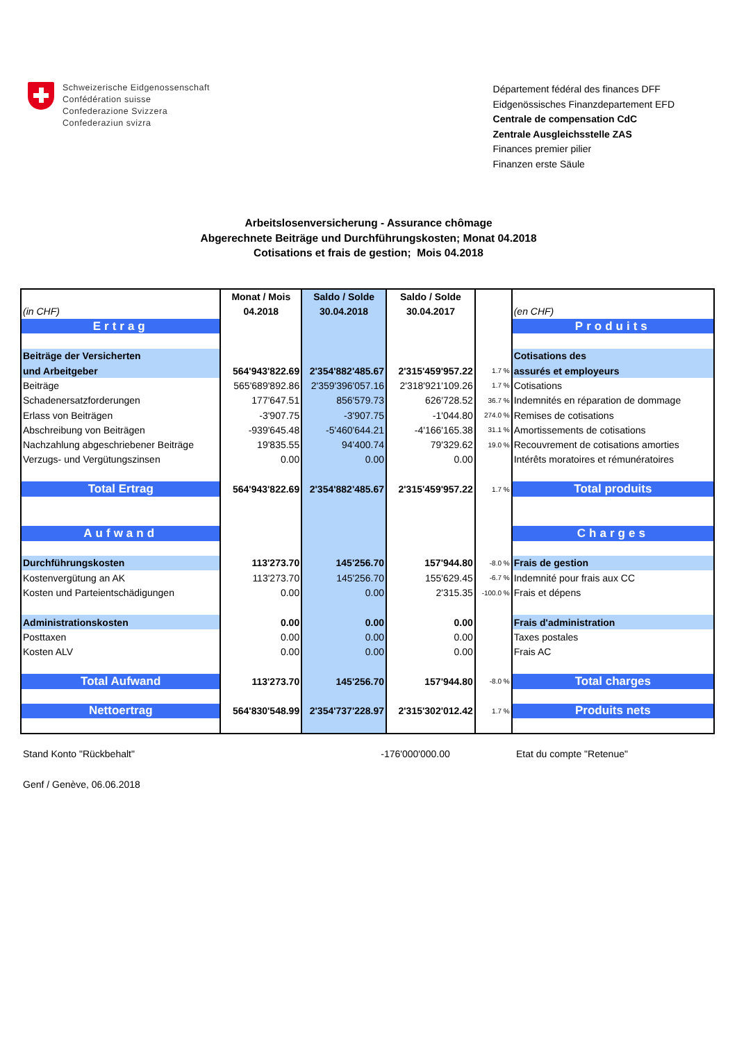Schweizerische Eidgenossenschaft
Confédération suisse
Confederazione Svizzera
Confederaziun svizra
Département fédéral des finances DFF
Eidgenössisches Finanzdepartement EFD
Centrale de compensation CdC
Zentrale Ausgleichsstelle ZAS
Finances premier pilier
Finanzen erste Säule
Arbeitslosenversicherung - Assurance chômage
Abgerechnete Beiträge und Durchführungskosten; Monat 04.2018
Cotisations et frais de gestion; Mois 04.2018
| | Monat / Mois | Saldo / Solde | Saldo / Solde | | |
| (in CHF) | 04.2018 | 30.04.2018 | 30.04.2017 | | (en CHF) |
| Ertrag | | | | | Produits |
| Beiträge der Versicherten | | | | | Cotisations des |
| und Arbeitgeber | 564'943'822.69 | 2'354'882'485.67 | 2'315'459'957.22 | 1.7 % | assurés et employeurs |
| Beiträge | 565'689'892.86 | 2'359'396'057.16 | 2'318'921'109.26 | 1.7 % | Cotisations |
| Schadenersatzforderungen | 177'647.51 | 856'579.73 | 626'728.52 | 36.7 % | Indemnités en réparation de dommage |
| Erlass von Beiträgen | -3'907.75 | -3'907.75 | -1'044.80 | 274.0 % | Remises de cotisations |
| Abschreibung von Beiträgen | -939'645.48 | -5'460'644.21 | -4'166'165.38 | 31.1 % | Amortissements de cotisations |
| Nachzahlung abgeschriebener Beiträge | 19'835.55 | 94'400.74 | 79'329.62 | 19.0 % | Recouvrement de cotisations amorties |
| Verzugs- und Vergütungszinsen | 0.00 | 0.00 | 0.00 | | Intérêts moratoires et rémunératoires |
| Total Ertrag | 564'943'822.69 | 2'354'882'485.67 | 2'315'459'957.22 | 1.7 % | Total produits |
| Aufwand | | | | | Charges |
| Durchführungskosten | 113'273.70 | 145'256.70 | 157'944.80 | -8.0 % | Frais de gestion |
| Kostenvergütung an AK | 113'273.70 | 145'256.70 | 155'629.45 | -6.7 % | Indemnité pour frais aux CC |
| Kosten und Parteientschädigungen | 0.00 | 0.00 | 2'315.35 | -100.0 % | Frais et dépens |
| Administrationskosten | 0.00 | 0.00 | 0.00 | | Frais d'administration |
| Posttaxen | 0.00 | 0.00 | 0.00 | | Taxes postales |
| Kosten ALV | 0.00 | 0.00 | 0.00 | | Frais AC |
| Total Aufwand | 113'273.70 | 145'256.70 | 157'944.80 | -8.0 % | Total charges |
| Nettoertrag | 564'830'548.99 | 2'354'737'228.97 | 2'315'302'012.42 | 1.7 % | Produits nets |
Stand Konto "Rückbehalt" -176'000'000.00 Etat du compte "Retenue"
Genf / Genève, 06.06.2018